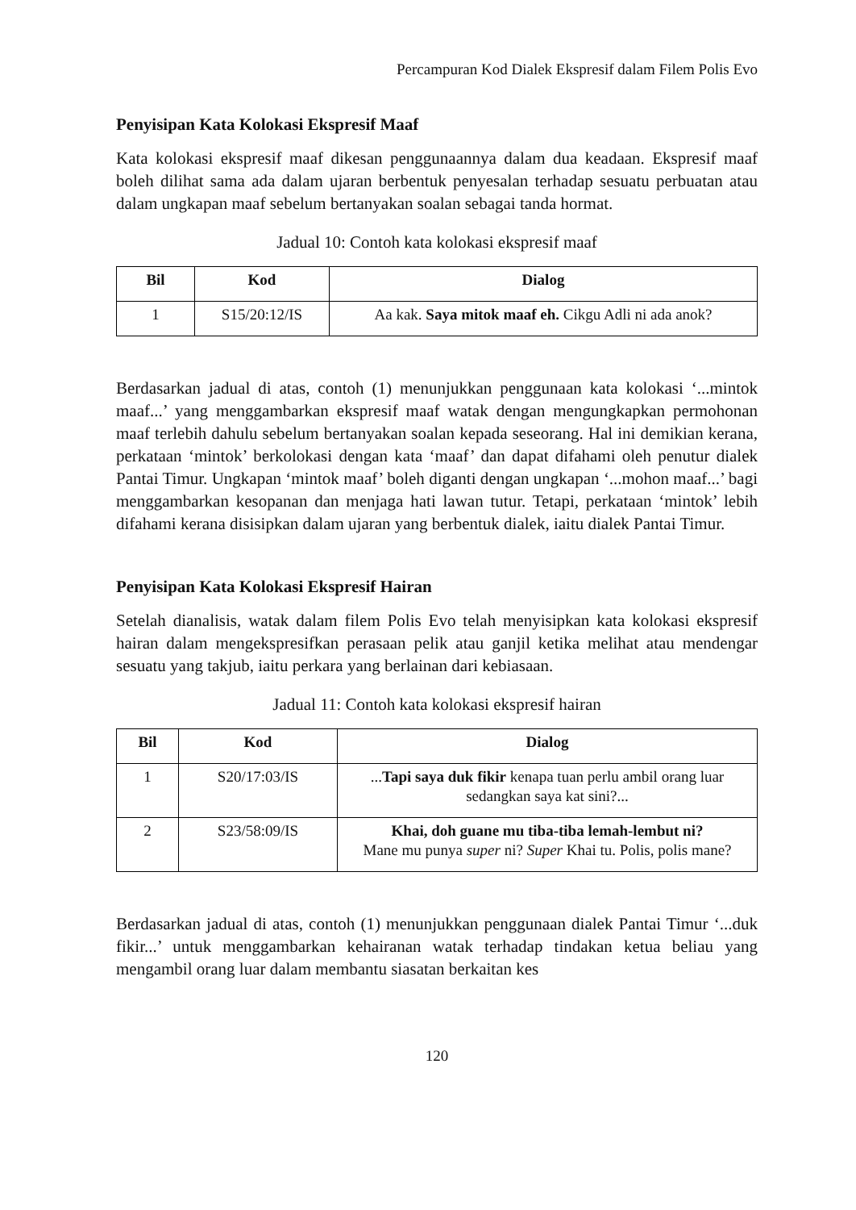Percampuran Kod Dialek Ekspresif dalam Filem Polis Evo
Penyisipan Kata Kolokasi Ekspresif Maaf
Kata kolokasi ekspresif maaf dikesan penggunaannya dalam dua keadaan. Ekspresif maaf boleh dilihat sama ada dalam ujaran berbentuk penyesalan terhadap sesuatu perbuatan atau dalam ungkapan maaf sebelum bertanyakan soalan sebagai tanda hormat.
Jadual 10: Contoh kata kolokasi ekspresif maaf
| Bil | Kod | Dialog |
| --- | --- | --- |
| 1 | S15/20:12/IS | Aa kak. Saya mitok maaf eh. Cikgu Adli ni ada anok? |
Berdasarkan jadual di atas, contoh (1) menunjukkan penggunaan kata kolokasi ‘...mintok maaf...’ yang menggambarkan ekspresif maaf watak dengan mengungkapkan permohonan maaf terlebih dahulu sebelum bertanyakan soalan kepada seseorang. Hal ini demikian kerana, perkataan ‘mintok’ berkolokasi dengan kata ‘maaf’ dan dapat difahami oleh penutur dialek Pantai Timur. Ungkapan ‘mintok maaf’ boleh diganti dengan ungkapan ‘...mohon maaf...’ bagi menggambarkan kesopanan dan menjaga hati lawan tutur. Tetapi, perkataan ‘mintok’ lebih difahami kerana disisipkan dalam ujaran yang berbentuk dialek, iaitu dialek Pantai Timur.
Penyisipan Kata Kolokasi Ekspresif Hairan
Setelah dianalisis, watak dalam filem Polis Evo telah menyisipkan kata kolokasi ekspresif hairan dalam mengekspresifkan perasaan pelik atau ganjil ketika melihat atau mendengar sesuatu yang takjub, iaitu perkara yang berlainan dari kebiasaan.
Jadual 11: Contoh kata kolokasi ekspresif hairan
| Bil | Kod | Dialog |
| --- | --- | --- |
| 1 | S20/17:03/IS | ... Tapi saya duk fikir kenapa tuan perlu ambil orang luar sedangkan saya kat sini?... |
| 2 | S23/58:09/IS | Khai, doh guane mu tiba-tiba lemah-lembut ni? Mane mu punya super ni? Super Khai tu. Polis, polis mane? |
Berdasarkan jadual di atas, contoh (1) menunjukkan penggunaan dialek Pantai Timur ‘...duk fikir...’ untuk menggambarkan kehairanan watak terhadap tindakan ketua beliau yang mengambil orang luar dalam membantu siasatan berkaitan kes
120